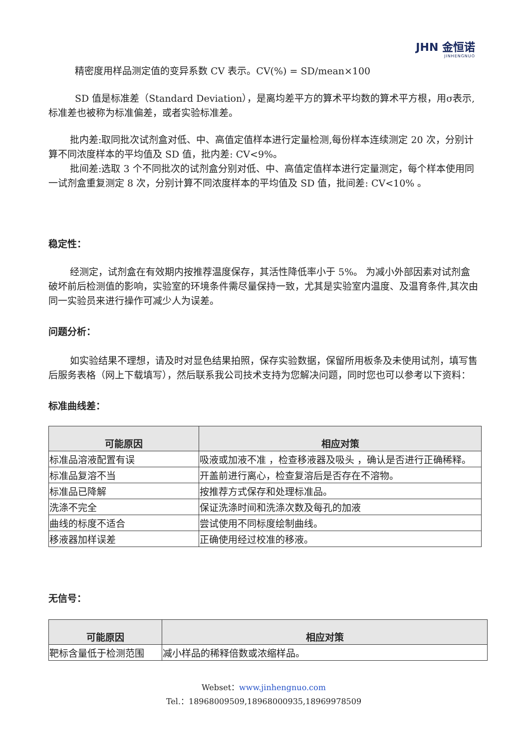JHN 金恒诺
JINHENGNUO
精密度用样品测定值的变异系数 CV 表示。CV(%) = SD/mean×100
SD 值是标准差（Standard Deviation），是离均差平方的算术平均数的算术平方根，用σ表示,标准差也被称为标准偏差，或者实验标准差。
批内差:取同批次试剂盒对低、中、高值定值样本进行定量检测,每份样本连续测定 20 次，分别计算不同浓度样本的平均值及 SD 值，批内差: CV<9%。
批间差:选取 3 个不同批次的试剂盒分别对低、中、高值定值样本进行定量测定，每个样本使用同一试剂盒重复测定 8 次，分别计算不同浓度样本的平均值及 SD 值，批间差: CV<10% 。
稳定性：
经测定，试剂盒在有效期内按推荐温度保存，其活性降低率小于 5%。 为减小外部因素对试剂盒破坏前后检测值的影响，实验室的环境条件需尽量保持一致，尤其是实验室内温度、及温育条件,其次由同一实验员来进行操作可减少人为误差。
问题分析：
如实验结果不理想，请及时对显色结果拍照，保存实验数据，保留所用板条及未使用试剂，填写售后服务表格（网上下载填写），然后联系我公司技术支持为您解决问题，同时您也可以参考以下资料：
标准曲线差：
| 可能原因 | 相应对策 |
| --- | --- |
| 标准品溶液配置有误 | 吸液或加液不准 ，检查移液器及吸头 ，确认是否进行正确稀释。 |
| 标准品复溶不当 | 开盖前进行离心，检查复溶后是否存在不溶物。 |
| 标准品已降解 | 按推荐方式保存和处理标准品。 |
| 洗涤不完全 | 保证洗涤时间和洗涤次数及每孔的加液 |
| 曲线的标度不适合 | 尝试使用不同标度绘制曲线。 |
| 移液器加样误差 | 正确使用经过校准的移液。 |
无信号：
| 可能原因 | 相应对策 |
| --- | --- |
| 靶标含量低于检测范围 | 减小样品的稀释倍数或浓缩样品。 |
Webset：www.jinhengnuo.com
Tel.：18968009509,18968000935,18969978509